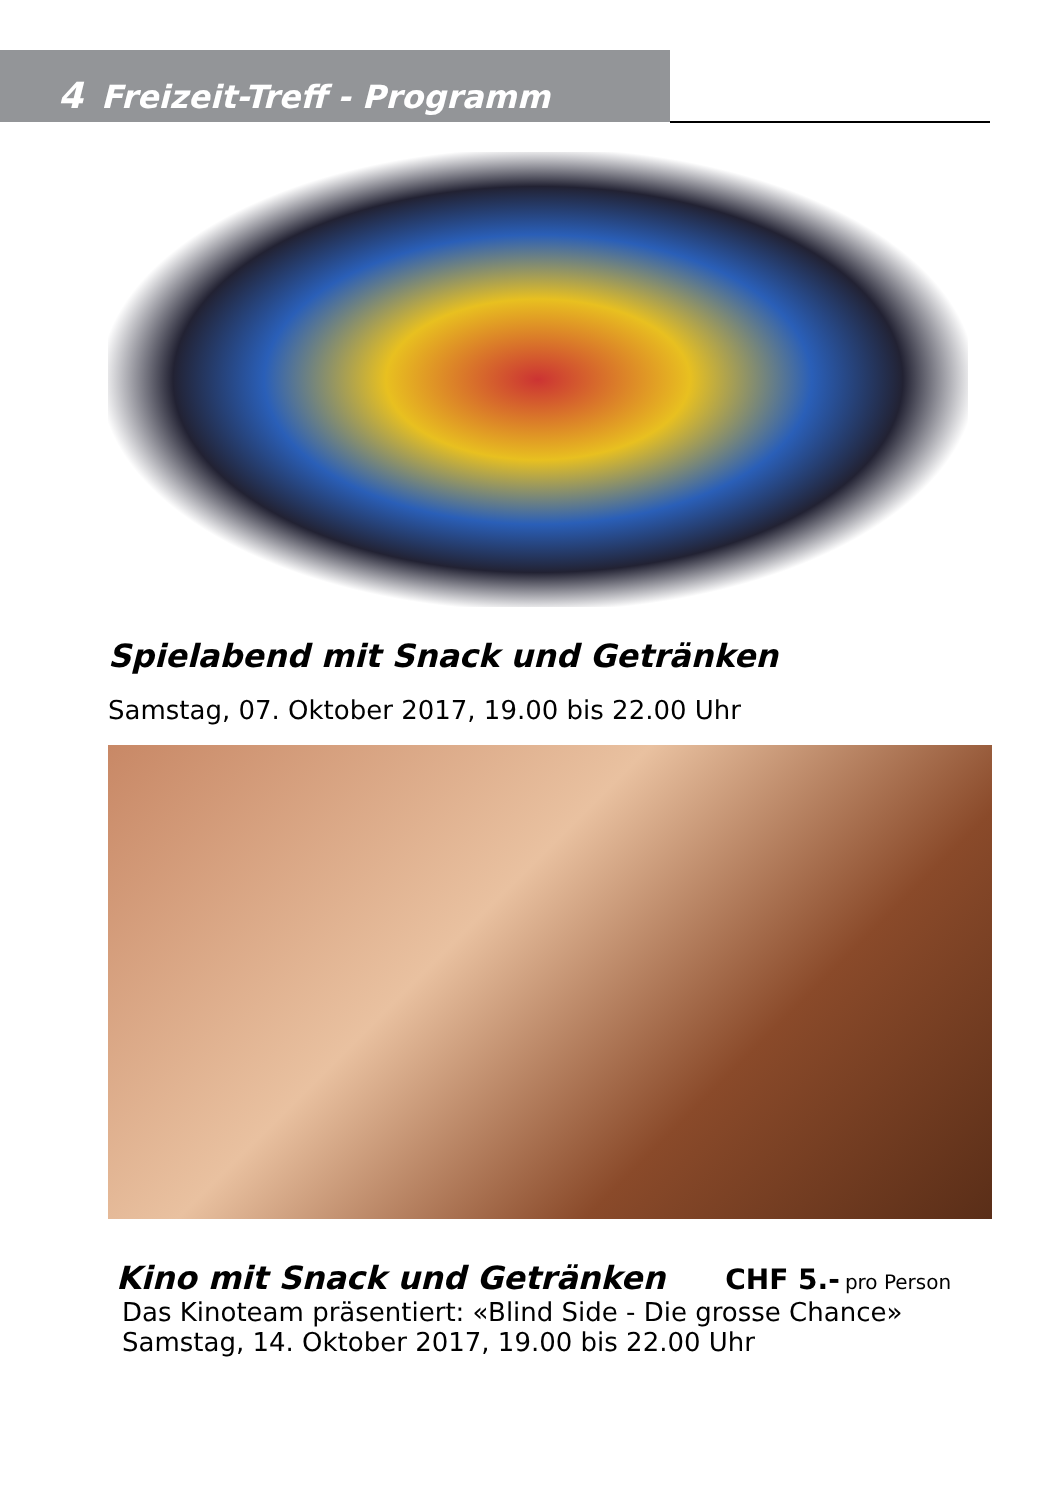4 Freizeit-Treff - Programm
Spielabend mit Snack und Getränken
Samstag, 07. Oktober 2017, 19.00 bis 22.00 Uhr
Kino mit Snack und Getränken CHF 5.- pro Person
Das Kinoteam präsentiert: «Blind Side - Die grosse Chance»
Samstag, 14. Oktober 2017, 19.00 bis 22.00 Uhr